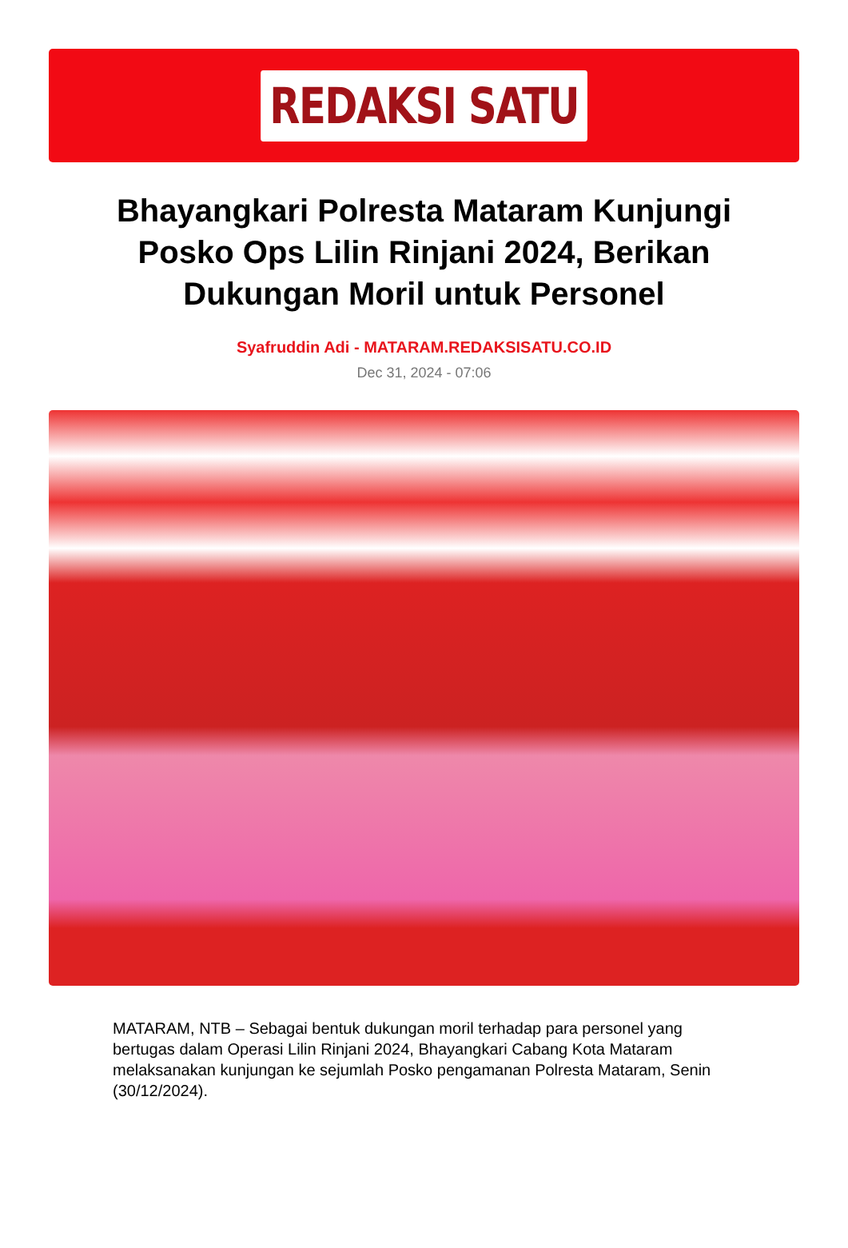REDAKSI SATU
Bhayangkari Polresta Mataram Kunjungi Posko Ops Lilin Rinjani 2024, Berikan Dukungan Moril untuk Personel
Syafruddin Adi - MATARAM.REDAKSISATU.CO.ID
Dec 31, 2024 - 07:06
MATARAM, NTB – Sebagai bentuk dukungan moril terhadap para personel yang bertugas dalam Operasi Lilin Rinjani 2024, Bhayangkari Cabang Kota Mataram melaksanakan kunjungan ke sejumlah Posko pengamanan Polresta Mataram, Senin (30/12/2024).